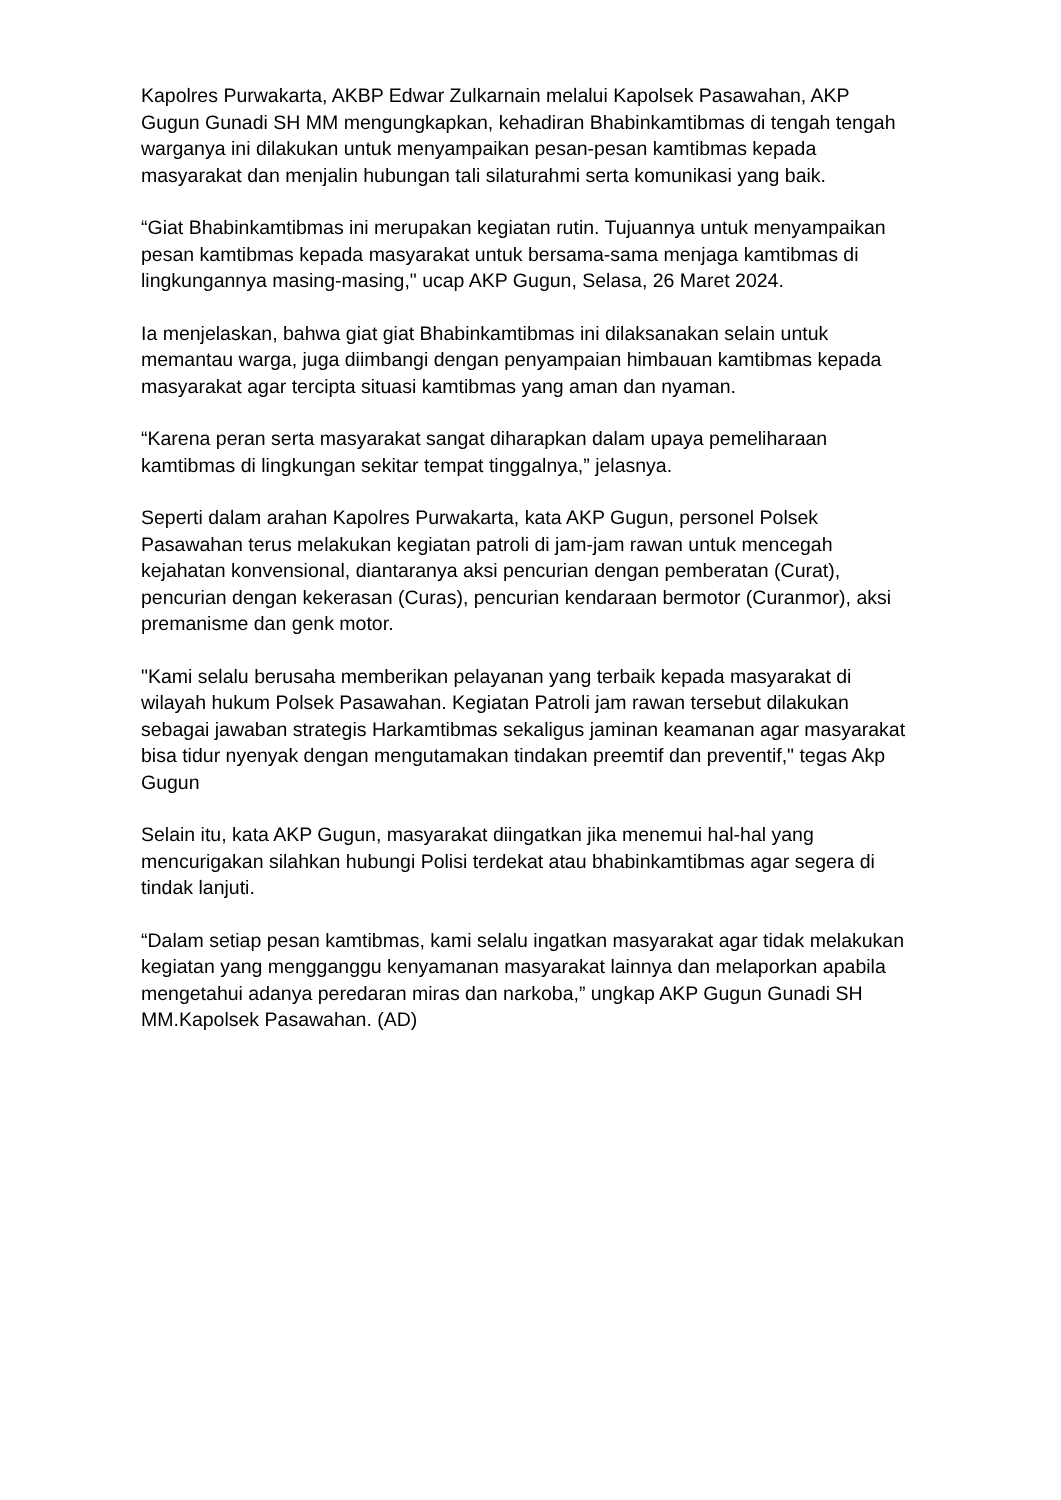Kapolres Purwakarta, AKBP Edwar Zulkarnain melalui Kapolsek Pasawahan, AKP Gugun Gunadi SH MM mengungkapkan, kehadiran Bhabinkamtibmas di tengah tengah warganya ini dilakukan untuk menyampaikan pesan-pesan kamtibmas kepada masyarakat dan menjalin hubungan tali silaturahmi serta komunikasi yang baik.
“Giat Bhabinkamtibmas ini merupakan kegiatan rutin. Tujuannya untuk menyampaikan pesan kamtibmas kepada masyarakat untuk bersama-sama menjaga kamtibmas di lingkungannya masing-masing," ucap AKP Gugun, Selasa, 26 Maret 2024.
Ia menjelaskan, bahwa giat giat Bhabinkamtibmas ini dilaksanakan selain untuk memantau warga, juga diimbangi dengan penyampaian himbauan kamtibmas kepada masyarakat agar tercipta situasi kamtibmas yang aman dan nyaman.
“Karena peran serta masyarakat sangat diharapkan dalam upaya pemeliharaan kamtibmas di lingkungan sekitar tempat tinggalnya,” jelasnya.
Seperti dalam arahan Kapolres Purwakarta, kata AKP Gugun, personel Polsek Pasawahan terus melakukan kegiatan patroli di jam-jam rawan untuk mencegah kejahatan konvensional, diantaranya aksi pencurian dengan pemberatan (Curat), pencurian dengan kekerasan (Curas), pencurian kendaraan bermotor (Curanmor), aksi premanisme dan genk motor.
"Kami selalu berusaha memberikan pelayanan yang terbaik kepada masyarakat di wilayah hukum Polsek Pasawahan. Kegiatan Patroli jam rawan tersebut dilakukan sebagai jawaban strategis Harkamtibmas sekaligus jaminan keamanan agar masyarakat bisa tidur nyenyak dengan mengutamakan tindakan preemtif dan preventif," tegas Akp Gugun
Selain itu, kata AKP Gugun, masyarakat diingatkan jika menemui hal-hal yang mencurigakan silahkan hubungi Polisi terdekat atau bhabinkamtibmas agar segera di tindak lanjuti.
“Dalam setiap pesan kamtibmas, kami selalu ingatkan masyarakat agar tidak melakukan kegiatan yang mengganggu kenyamanan masyarakat lainnya dan melaporkan apabila mengetahui adanya peredaran miras dan narkoba,” ungkap AKP Gugun Gunadi SH MM.Kapolsek Pasawahan. (AD)